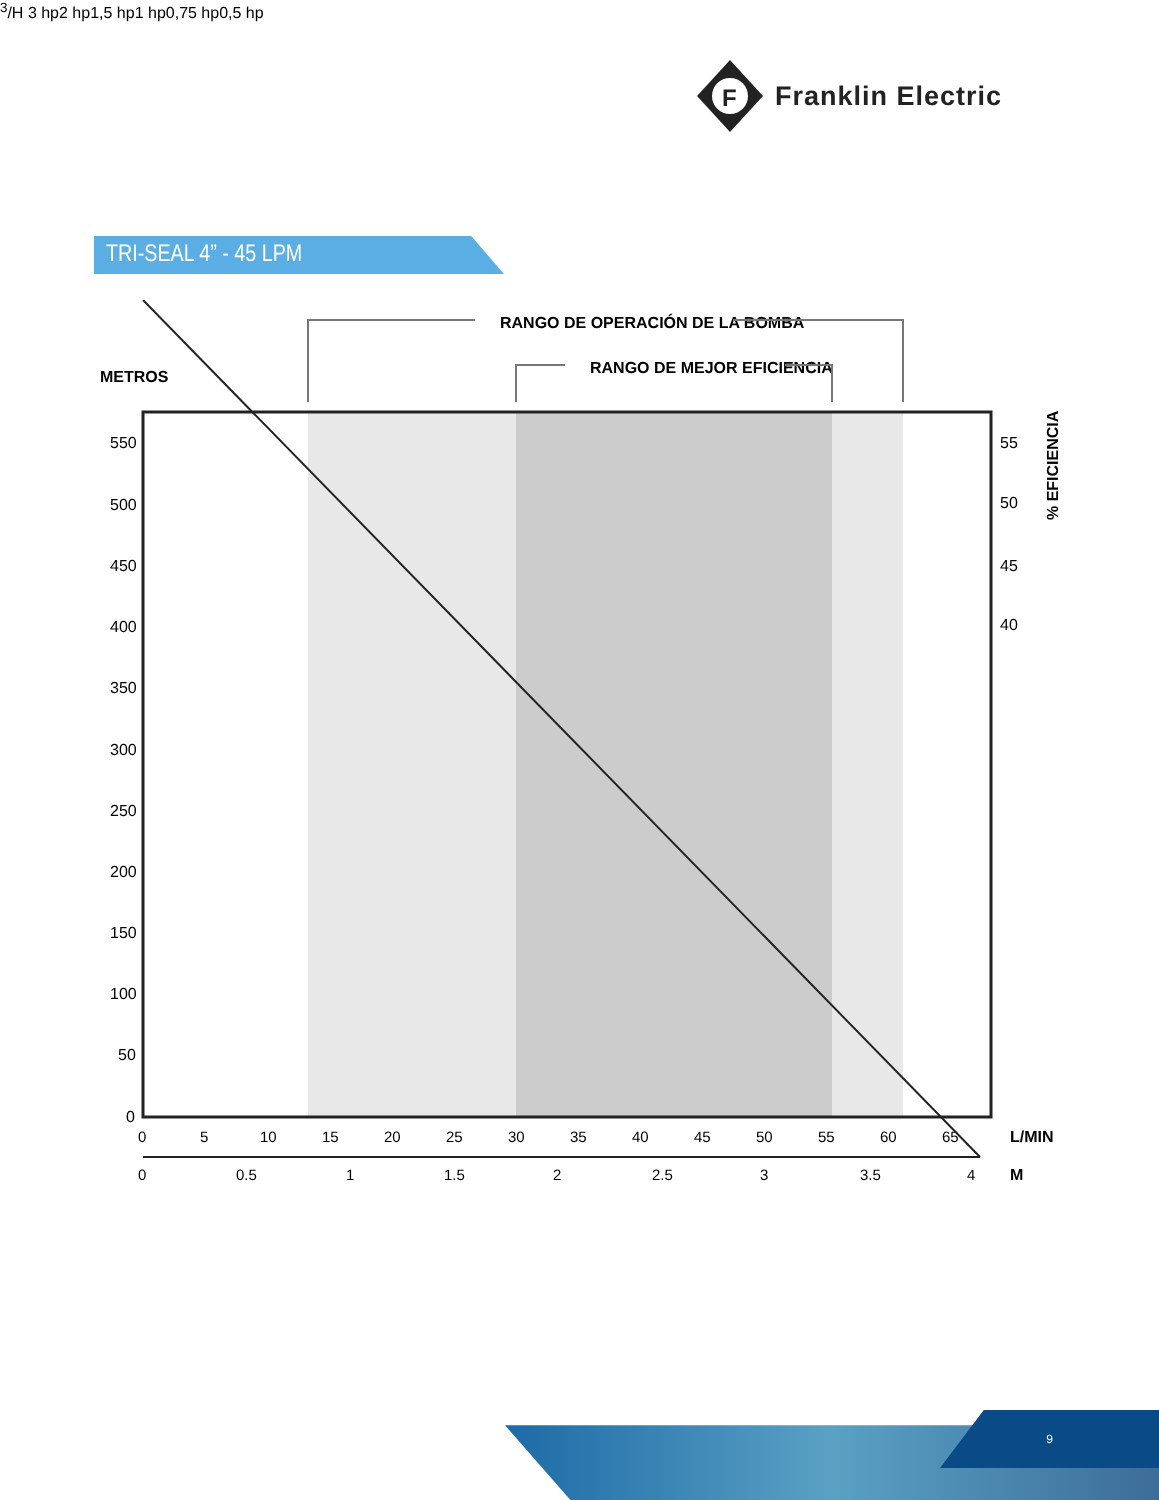F
Franklin Electric
TRI-SEAL 4” - 45 LPM
METROS
RANGO DE OPERACIÓN DE LA BOMBA
RANGO DE MEJOR EFICIENCIA
550
500
450
400
350
300
250
200
150
100
50
0
55
50
45
40
% EFICIENCIA
0
5
10
15
20
25
30
35
40
45
50
55
60
65
L/MIN
0
0.5
1
1.5
2
2.5
3
3.5
4
M3/H
3 hp
2 hp
1,5 hp
1 hp
0,75 hp
0,5 hp
9